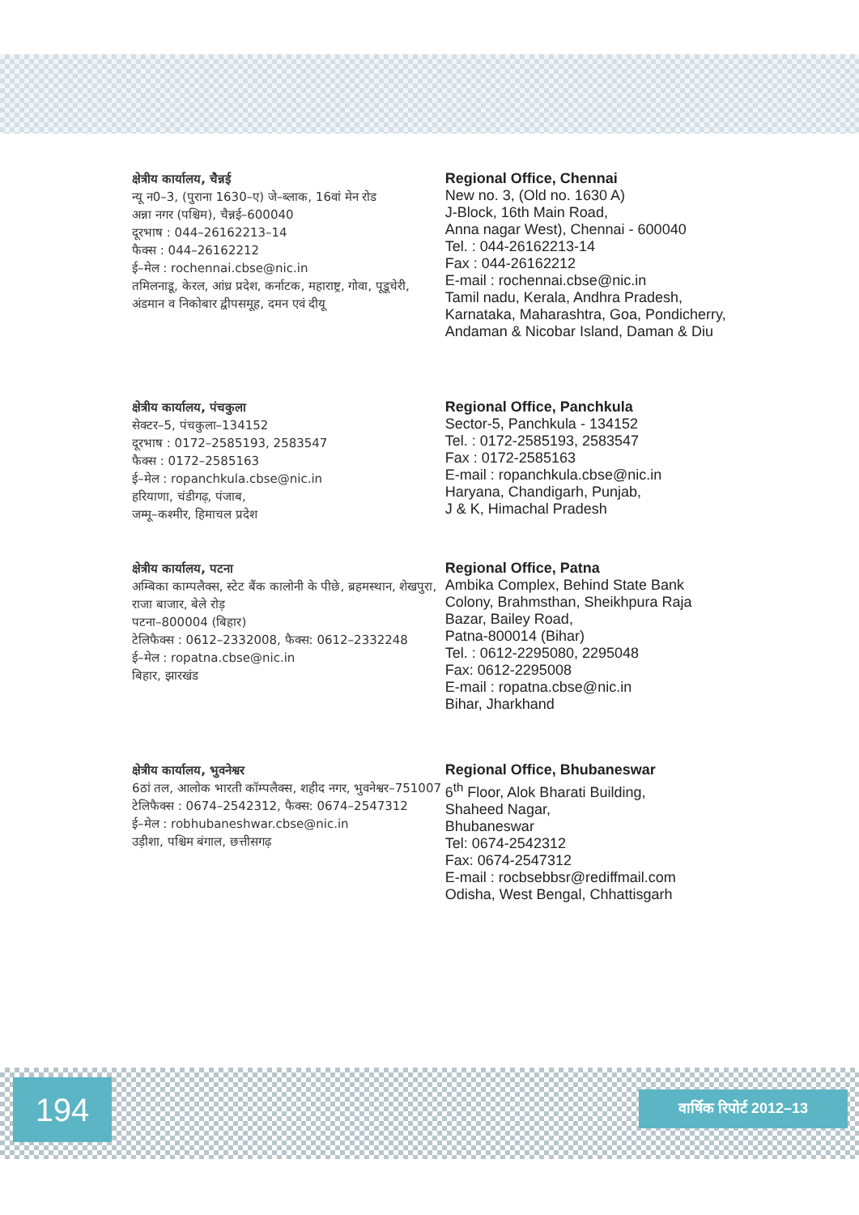क्षेत्रीय कार्यालय, चैन्नई
न्यू न0–3, (पुराना 1630–ए) जे–ब्लाक, 16वां मेन रोड
अन्ना नगर (पश्चिम), चैन्नई–600040
दूरभाष : 044–26162213–14
फैक्स : 044–26162212
ई–मेल : rochennai.cbse@nic.in
तमिलनाडू, केरल, आंध्र प्रदेश, कर्नाटक, महाराष्ट्र, गोवा, पूडूचेरी, अंडमान व निकोबार द्वीपसमूह, दमन एवं दीयू
Regional Office, Chennai
New no. 3, (Old no. 1630 A)
J-Block, 16th Main Road,
Anna nagar West), Chennai - 600040
Tel. : 044-26162213-14
Fax : 044-26162212
E-mail : rochennai.cbse@nic.in
Tamil nadu, Kerala, Andhra Pradesh, Karnataka, Maharashtra, Goa, Pondicherry, Andaman & Nicobar Island, Daman & Diu
क्षेत्रीय कार्यालय, पंचकुला
सेक्टर–5, पंचकुला–134152
दूरभाष : 0172–2585193, 2583547
फैक्स : 0172–2585163
ई–मेल : ropanchkula.cbse@nic.in
हरियाणा, चंडीगढ़, पंजाब,
जम्मू–कश्मीर, हिमाचल प्रदेश
Regional Office, Panchkula
Sector-5, Panchkula - 134152
Tel. : 0172-2585193, 2583547
Fax : 0172-2585163
E-mail : ropanchkula.cbse@nic.in
Haryana, Chandigarh, Punjab,
J & K, Himachal Pradesh
क्षेत्रीय कार्यालय, पटना
अम्बिका काम्पलैक्स, स्टेट बैंक कालोनी के पीछे, ब्रहमस्थान, शेखपुरा, राजा बाजार, बेले रोड़
पटना–800004 (बिहार)
टेलिफैक्स : 0612–2332008, फैक्स: 0612–2332248
ई–मेल : ropatna.cbse@nic.in
बिहार, झारखंड
Regional Office, Patna
Ambika Complex, Behind State Bank Colony, Brahmsthan, Sheikhpura Raja Bazar, Bailey Road,
Patna-800014 (Bihar)
Tel. : 0612-2295080, 2295048
Fax: 0612-2295008
E-mail : ropatna.cbse@nic.in
Bihar, Jharkhand
क्षेत्रीय कार्यालय, भुवनेश्वर
6ठां तल, आलोक भारती कॉम्पलैक्स, शहीद नगर, भुवनेश्वर–751007
टेलिफैक्स : 0674–2542312, फैक्स: 0674–2547312
ई–मेल : robhubaneshwar.cbse@nic.in
उड़ीशा, पश्चिम बंगाल, छत्तीसगढ़
Regional Office, Bhubaneswar
6<sup>th</sup> Floor, Alok Bharati Building,
Shaheed Nagar,
Bhubaneswar
Tel: 0674-2542312
Fax: 0674-2547312
E-mail : rocbsebbsr@rediffmail.com
Odisha, West Bengal, Chhattisgarh
194 वार्षिक रिपोर्ट 2012–13